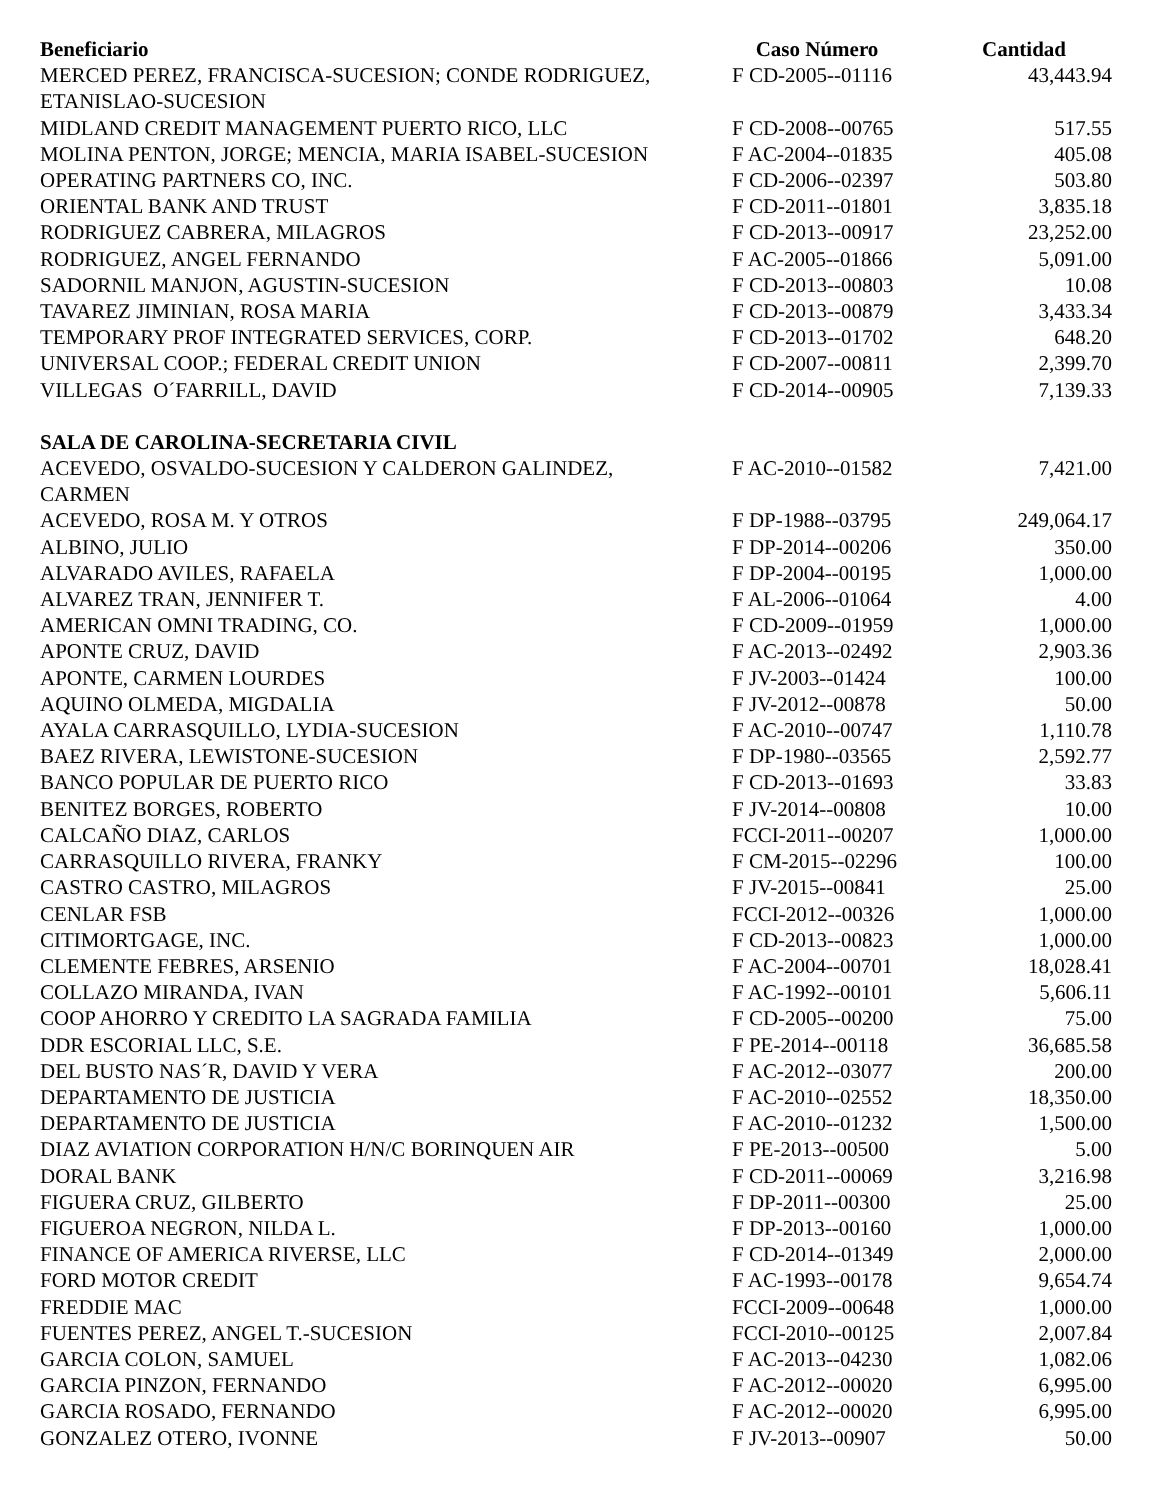| Beneficiario | Caso Número | Cantidad |
| --- | --- | --- |
| MERCED PEREZ, FRANCISCA-SUCESION; CONDE RODRIGUEZ, ETANISLAO-SUCESION | F CD-2005--01116 | 43,443.94 |
| MIDLAND CREDIT MANAGEMENT PUERTO RICO, LLC | F CD-2008--00765 | 517.55 |
| MOLINA PENTON, JORGE; MENCIA, MARIA ISABEL-SUCESION | F AC-2004--01835 | 405.08 |
| OPERATING PARTNERS CO, INC. | F CD-2006--02397 | 503.80 |
| ORIENTAL BANK AND TRUST | F CD-2011--01801 | 3,835.18 |
| RODRIGUEZ CABRERA, MILAGROS | F CD-2013--00917 | 23,252.00 |
| RODRIGUEZ, ANGEL FERNANDO | F AC-2005--01866 | 5,091.00 |
| SADORNIL MANJON, AGUSTIN-SUCESION | F CD-2013--00803 | 10.08 |
| TAVAREZ JIMINIAN, ROSA MARIA | F CD-2013--00879 | 3,433.34 |
| TEMPORARY PROF INTEGRATED SERVICES, CORP. | F CD-2013--01702 | 648.20 |
| UNIVERSAL COOP.; FEDERAL CREDIT UNION | F CD-2007--00811 | 2,399.70 |
| VILLEGAS O´FARRILL, DAVID | F CD-2014--00905 | 7,139.33 |
| SALA DE CAROLINA-SECRETARIA CIVIL | | |
| ACEVEDO, OSVALDO-SUCESION Y CALDERON GALINDEZ, CARMEN | F AC-2010--01582 | 7,421.00 |
| ACEVEDO, ROSA M. Y OTROS | F DP-1988--03795 | 249,064.17 |
| ALBINO, JULIO | F DP-2014--00206 | 350.00 |
| ALVARADO AVILES, RAFAELA | F DP-2004--00195 | 1,000.00 |
| ALVAREZ TRAN, JENNIFER T. | F AL-2006--01064 | 4.00 |
| AMERICAN OMNI TRADING, CO. | F CD-2009--01959 | 1,000.00 |
| APONTE CRUZ, DAVID | F AC-2013--02492 | 2,903.36 |
| APONTE, CARMEN LOURDES | F JV-2003--01424 | 100.00 |
| AQUINO OLMEDA, MIGDALIA | F JV-2012--00878 | 50.00 |
| AYALA CARRASQUILLO, LYDIA-SUCESION | F AC-2010--00747 | 1,110.78 |
| BAEZ RIVERA, LEWISTONE-SUCESION | F DP-1980--03565 | 2,592.77 |
| BANCO POPULAR DE PUERTO RICO | F CD-2013--01693 | 33.83 |
| BENITEZ BORGES, ROBERTO | F JV-2014--00808 | 10.00 |
| CALCAÑO DIAZ, CARLOS | FCCI-2011--00207 | 1,000.00 |
| CARRASQUILLO RIVERA, FRANKY | F CM-2015--02296 | 100.00 |
| CASTRO CASTRO, MILAGROS | F JV-2015--00841 | 25.00 |
| CENLAR FSB | FCCI-2012--00326 | 1,000.00 |
| CITIMORTGAGE, INC. | F CD-2013--00823 | 1,000.00 |
| CLEMENTE FEBRES, ARSENIO | F AC-2004--00701 | 18,028.41 |
| COLLAZO MIRANDA, IVAN | F AC-1992--00101 | 5,606.11 |
| COOP AHORRO Y CREDITO LA SAGRADA FAMILIA | F CD-2005--00200 | 75.00 |
| DDR ESCORIAL LLC, S.E. | F PE-2014--00118 | 36,685.58 |
| DEL BUSTO NAS´R, DAVID Y VERA | F AC-2012--03077 | 200.00 |
| DEPARTAMENTO DE JUSTICIA | F AC-2010--02552 | 18,350.00 |
| DEPARTAMENTO DE JUSTICIA | F AC-2010--01232 | 1,500.00 |
| DIAZ AVIATION CORPORATION H/N/C BORINQUEN AIR | F PE-2013--00500 | 5.00 |
| DORAL BANK | F CD-2011--00069 | 3,216.98 |
| FIGUERA CRUZ, GILBERTO | F DP-2011--00300 | 25.00 |
| FIGUEROA NEGRON, NILDA L. | F DP-2013--00160 | 1,000.00 |
| FINANCE OF AMERICA RIVERSE, LLC | F CD-2014--01349 | 2,000.00 |
| FORD MOTOR CREDIT | F AC-1993--00178 | 9,654.74 |
| FREDDIE MAC | FCCI-2009--00648 | 1,000.00 |
| FUENTES PEREZ, ANGEL T.-SUCESION | FCCI-2010--00125 | 2,007.84 |
| GARCIA COLON, SAMUEL | F AC-2013--04230 | 1,082.06 |
| GARCIA PINZON, FERNANDO | F AC-2012--00020 | 6,995.00 |
| GARCIA ROSADO, FERNANDO | F AC-2012--00020 | 6,995.00 |
| GONZALEZ OTERO, IVONNE | F JV-2013--00907 | 50.00 |